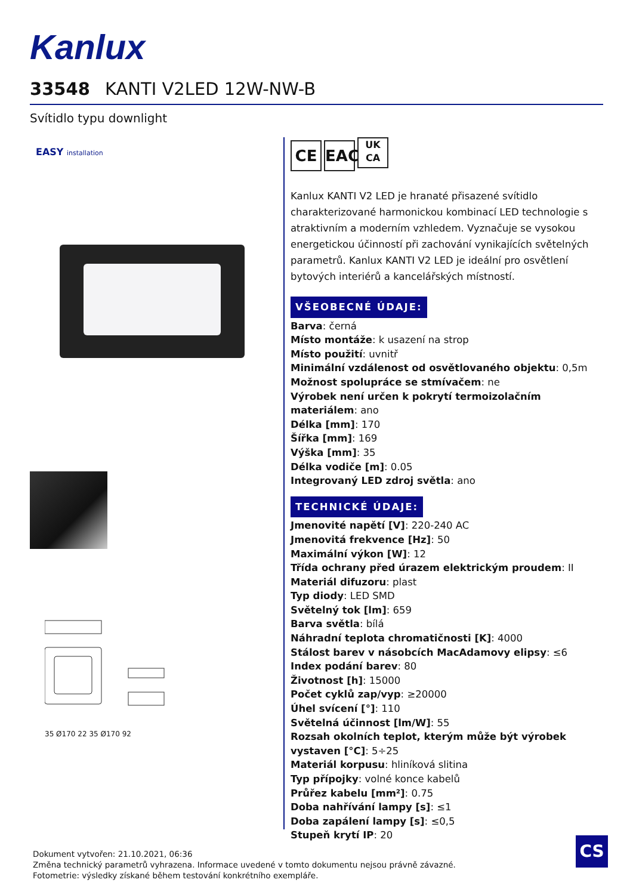Kanlux
33548 KANTI V2LED 12W-NW-B
Svítidlo typu downlight
EASY installation
35 Ø170 22 35 Ø170 92
CE EAC UK
CA
Kanlux KANTI V2 LED je hranaté přisazené svítidlo charakterizované harmonickou kombinací LED technologie s atraktivním a moderním vzhledem. Vyznačuje se vysokou energetickou účinností při zachování vynikajících světelných parametrů. Kanlux KANTI V2 LED je ideální pro osvětlení bytových interiérů a kancelářských místností.
VŠEOBECNÉ ÚDAJE:
Barva: černá
Místo montáže: k usazení na strop
Místo použití: uvnitř
Minimální vzdálenost od osvětlovaného objektu: 0,5m
Možnost spolupráce se stmívačem: ne
Výrobek není určen k pokrytí termoizolačním materiálem: ano
Délka [mm]: 170
Šířka [mm]: 169
Výška [mm]: 35
Délka vodiče [m]: 0.05
Integrovaný LED zdroj světla: ano
TECHNICKÉ ÚDAJE:
Jmenovité napětí [V]: 220-240 AC
Jmenovitá frekvence [Hz]: 50
Maximální výkon [W]: 12
Třída ochrany před úrazem elektrickým proudem: II
Materiál difuzoru: plast
Typ diody: LED SMD
Světelný tok [lm]: 659
Barva světla: bílá
Náhradní teplota chromatičnosti [K]: 4000
Stálost barev v násobcích MacAdamovy elipsy: ≤6
Index podání barev: 80
Životnost [h]: 15000
Počet cyklů zap/vyp: ≥20000
Úhel svícení [°]: 110
Světelná účinnost [lm/W]: 55
Rozsah okolních teplot, kterým může být výrobek vystaven [°C]: 5÷25
Materiál korpusu: hliníková slitina
Typ přípojky: volné konce kabelů
Průřez kabelu [mm²]: 0.75
Doba nahřívání lampy [s]: ≤1
Doba zapálení lampy [s]: ≤0,5
Stupeň krytí IP: 20
Dokument vytvořen: 21.10.2021, 06:36
Změna technický parametrů vyhrazena. Informace uvedené v tomto dokumentu nejsou právně závazné.
Fotometrie: výsledky získané během testování konkrétního exempláře.
CS